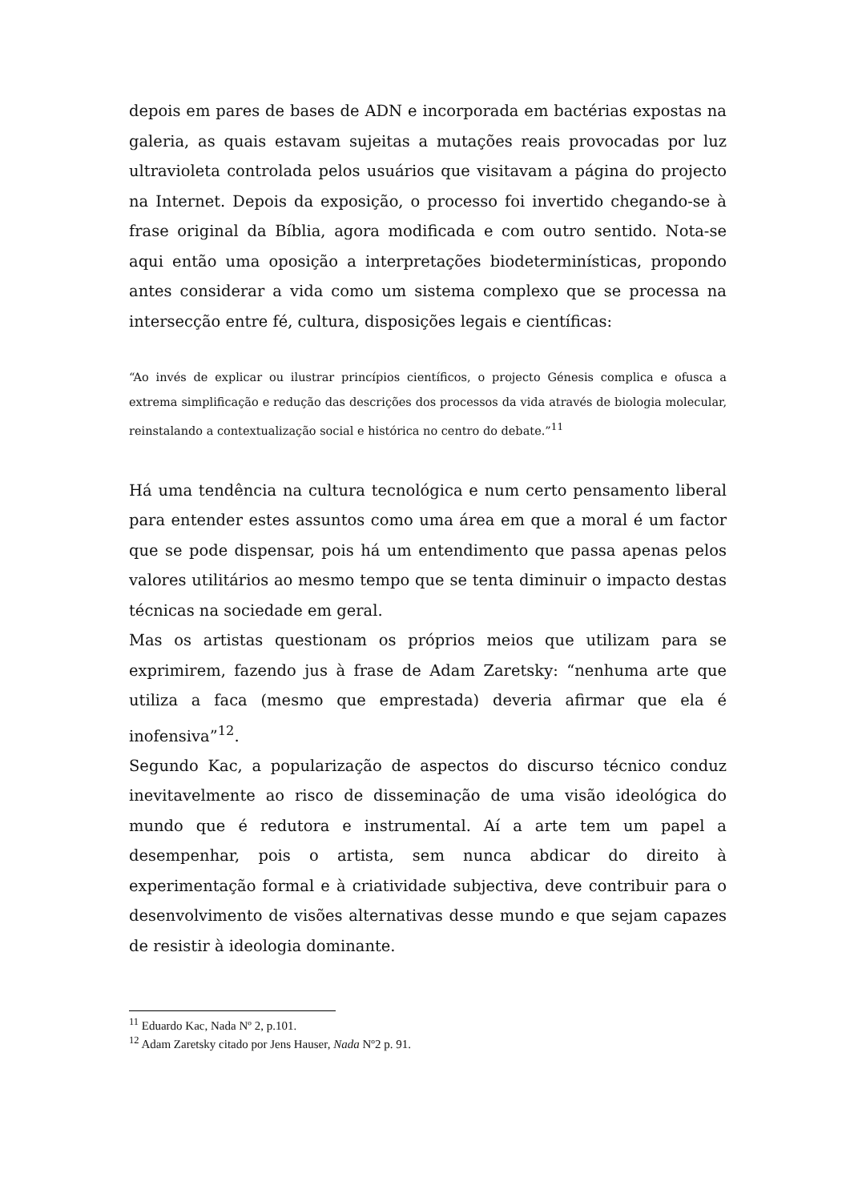depois em pares de bases de ADN e incorporada em bactérias expostas na galeria, as quais estavam sujeitas a mutações reais provocadas por luz ultravioleta controlada pelos usuários que visitavam a página do projecto na Internet. Depois da exposição, o processo foi invertido chegando-se à frase original da Bíblia, agora modificada e com outro sentido. Nota-se aqui então uma oposição a interpretações biodeterminísticas, propondo antes considerar a vida como um sistema complexo que se processa na intersecção entre fé, cultura, disposições legais e científicas:
“Ao invés de explicar ou ilustrar princípios científicos, o projecto Génesis complica e ofusca a extrema simplificação e redução das descrições dos processos da vida através de biologia molecular, reinstalando a contextualização social e histórica no centro do debate.”<sup>11</sup>
Há uma tendência na cultura tecnológica e num certo pensamento liberal para entender estes assuntos como uma área em que a moral é um factor que se pode dispensar, pois há um entendimento que passa apenas pelos valores utilitários ao mesmo tempo que se tenta diminuir o impacto destas técnicas na sociedade em geral.
Mas os artistas questionam os próprios meios que utilizam para se exprimirem, fazendo jus à frase de Adam Zaretsky: “nenhuma arte que utiliza a faca (mesmo que emprestada) deveria afirmar que ela é inofensiva”<sup>12</sup>.
Segundo Kac, a popularização de aspectos do discurso técnico conduz inevitavelmente ao risco de disseminação de uma visão ideológica do mundo que é redutora e instrumental. Aí a arte tem um papel a desempenhar, pois o artista, sem nunca abdicar do direito à experimentação formal e à criatividade subjectiva, deve contribuir para o desenvolvimento de visões alternativas desse mundo e que sejam capazes de resistir à ideologia dominante.
<sup>11</sup> Eduardo Kac, Nada Nº 2, p.101.
<sup>12</sup> Adam Zaretsky citado por Jens Hauser, Nada Nº2 p. 91.